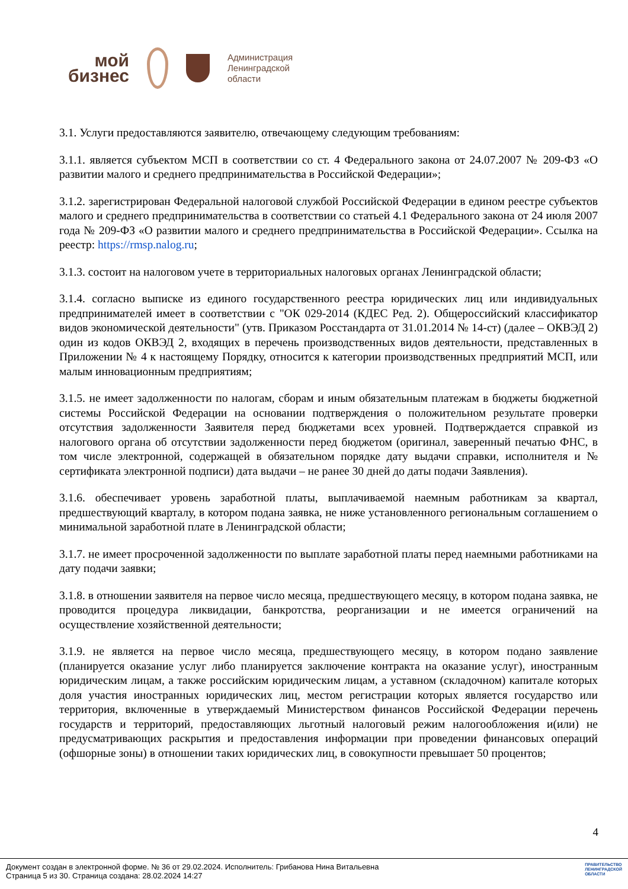мой
бизнес
Администрация
Ленинградской
области
3.1. Услуги предоставляются заявителю, отвечающему следующим требованиям:
3.1.1. является субъектом МСП в соответствии со ст. 4 Федерального закона от 24.07.2007 № 209-ФЗ «О развитии малого и среднего предпринимательства в Российской Федерации»;
3.1.2. зарегистрирован Федеральной налоговой службой Российской Федерации в едином реестре субъектов малого и среднего предпринимательства в соответствии со статьей 4.1 Федерального закона от 24 июля 2007 года № 209-ФЗ «О развитии малого и среднего предпринимательства в Российской Федерации». Ссылка на реестр: https://rmsp.nalog.ru;
3.1.3. состоит на налоговом учете в территориальных налоговых органах Ленинградской области;
3.1.4. согласно выписке из единого государственного реестра юридических лиц или индивидуальных предпринимателей имеет в соответствии с "ОК 029-2014 (КДЕС Ред. 2). Общероссийский классификатор видов экономической деятельности" (утв. Приказом Росстандарта от 31.01.2014 № 14-ст) (далее – ОКВЭД 2) один из кодов ОКВЭД 2, входящих в перечень производственных видов деятельности, представленных в Приложении № 4 к настоящему Порядку, относится к категории производственных предприятий МСП, или малым инновационным предприятиям;
3.1.5. не имеет задолженности по налогам, сборам и иным обязательным платежам в бюджеты бюджетной системы Российской Федерации на основании подтверждения о положительном результате проверки отсутствия задолженности Заявителя перед бюджетами всех уровней. Подтверждается справкой из налогового органа об отсутствии задолженности перед бюджетом (оригинал, заверенный печатью ФНС, в том числе электронной, содержащей в обязательном порядке дату выдачи справки, исполнителя и № сертификата электронной подписи) дата выдачи – не ранее 30 дней до даты подачи Заявления).
3.1.6. обеспечивает уровень заработной платы, выплачиваемой наемным работникам за квартал, предшествующий кварталу, в котором подана заявка, не ниже установленного региональным соглашением о минимальной заработной плате в Ленинградской области;
3.1.7. не имеет просроченной задолженности по выплате заработной платы перед наемными работниками на дату подачи заявки;
3.1.8. в отношении заявителя на первое число месяца, предшествующего месяцу, в котором подана заявка, не проводится процедура ликвидации, банкротства, реорганизации и не имеется ограничений на осуществление хозяйственной деятельности;
3.1.9. не является на первое число месяца, предшествующего месяцу, в котором подано заявление (планируется оказание услуг либо планируется заключение контракта на оказание услуг), иностранным юридическим лицам, а также российским юридическим лицам, а уставном (складочном) капитале которых доля участия иностранных юридических лиц, местом регистрации которых является государство или территория, включенные в утверждаемый Министерством финансов Российской Федерации перечень государств и территорий, предоставляющих льготный налоговый режим налогообложения и(или) не предусматривающих раскрытия и предоставления информации при проведении финансовых операций (офшорные зоны) в отношении таких юридических лиц, в совокупности превышает 50 процентов;
4
Документ создан в электронной форме. № 36 от 29.02.2024. Исполнитель: Грибанова Нина Витальевна
Страница 5 из 30. Страница создана: 28.02.2024 14:27
ПРАВИТЕЛЬСТВО
ЛЕНИНГРАДСКОЙ
ОБЛАСТИ